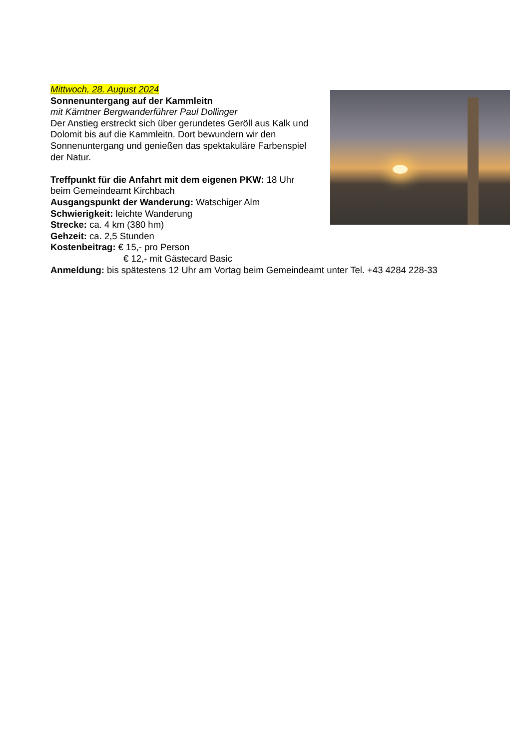Mittwoch, 28. August 2024
Sonnenuntergang auf der Kammleitn
mit Kärntner Bergwanderführer Paul Dollinger
Der Anstieg erstreckt sich über gerundetes Geröll aus Kalk und Dolomit bis auf die Kammleitn. Dort bewundern wir den Sonnenuntergang und genießen das spektakuläre Farbenspiel der Natur.
Treffpunkt für die Anfahrt mit dem eigenen PKW: 18 Uhr beim Gemeindeamt Kirchbach
Ausgangspunkt der Wanderung: Watschiger Alm
Schwierigkeit: leichte Wanderung
Strecke: ca. 4 km (380 hm)
Gehzeit: ca. 2,5 Stunden
Kostenbeitrag: € 15,- pro Person
€ 12,- mit Gästecard Basic
Anmeldung: bis spätestens 12 Uhr am Vortag beim Gemeindeamt unter Tel. +43 4284 228-33